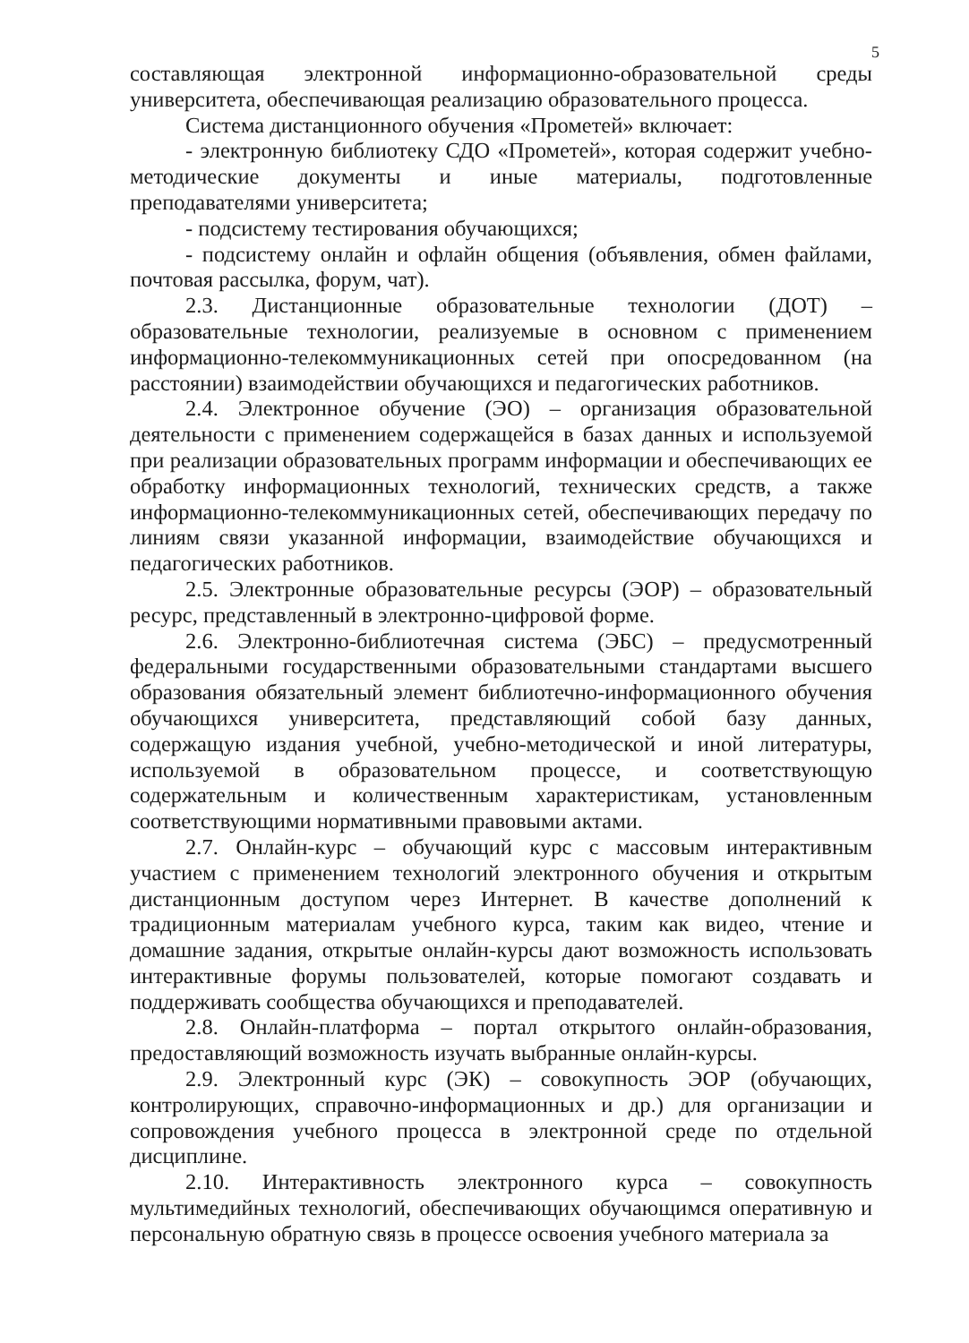5
составляющая электронной информационно-образовательной среды университета, обеспечивающая реализацию образовательного процесса.
Система дистанционного обучения «Прометей» включает:
- электронную библиотеку СДО «Прометей», которая содержит учебно-методические документы и иные материалы, подготовленные преподавателями университета;
- подсистему тестирования обучающихся;
- подсистему онлайн и офлайн общения (объявления, обмен файлами, почтовая рассылка, форум, чат).
2.3. Дистанционные образовательные технологии (ДОТ) – образовательные технологии, реализуемые в основном с применением информационно-телекоммуникационных сетей при опосредованном (на расстоянии) взаимодействии обучающихся и педагогических работников.
2.4. Электронное обучение (ЭО) – организация образовательной деятельности с применением содержащейся в базах данных и используемой при реализации образовательных программ информации и обеспечивающих ее обработку информационных технологий, технических средств, а также информационно-телекоммуникационных сетей, обеспечивающих передачу по линиям связи указанной информации, взаимодействие обучающихся и педагогических работников.
2.5. Электронные образовательные ресурсы (ЭОР) – образовательный ресурс, представленный в электронно-цифровой форме.
2.6. Электронно-библиотечная система (ЭБС) – предусмотренный федеральными государственными образовательными стандартами высшего образования обязательный элемент библиотечно-информационного обучения обучающихся университета, представляющий собой базу данных, содержащую издания учебной, учебно-методической и иной литературы, используемой в образовательном процессе, и соответствующую содержательным и количественным характеристикам, установленным соответствующими нормативными правовыми актами.
2.7. Онлайн-курс – обучающий курс с массовым интерактивным участием с применением технологий электронного обучения и открытым дистанционным доступом через Интернет. В качестве дополнений к традиционным материалам учебного курса, таким как видео, чтение и домашние задания, открытые онлайн-курсы дают возможность использовать интерактивные форумы пользователей, которые помогают создавать и поддерживать сообщества обучающихся и преподавателей.
2.8. Онлайн-платформа – портал открытого онлайн-образования, предоставляющий возможность изучать выбранные онлайн-курсы.
2.9. Электронный курс (ЭК) – совокупность ЭОР (обучающих, контролирующих, справочно-информационных и др.) для организации и сопровождения учебного процесса в электронной среде по отдельной дисциплине.
2.10. Интерактивность электронного курса – совокупность мультимедийных технологий, обеспечивающих обучающимся оперативную и персональную обратную связь в процессе освоения учебного материала за